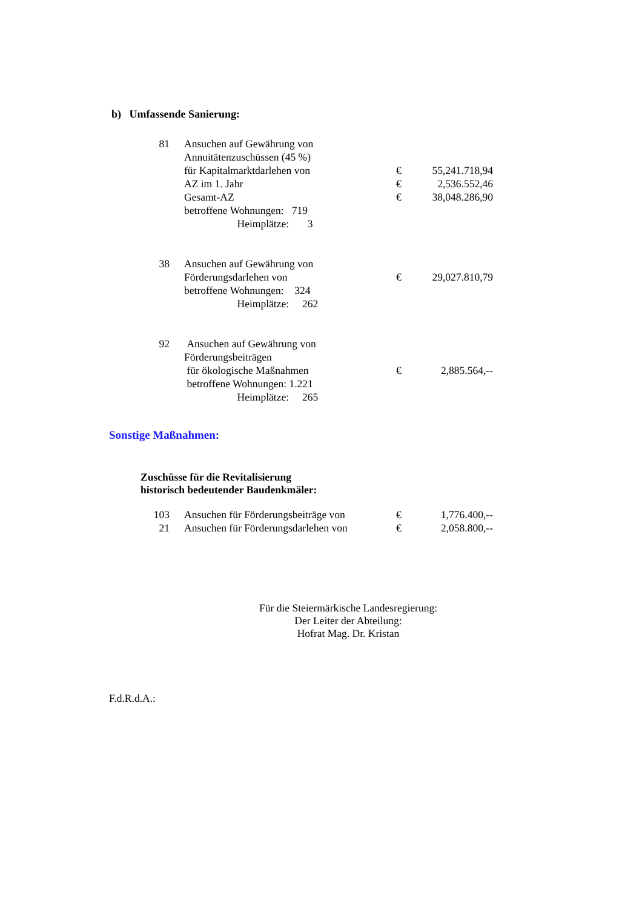b) Umfassende Sanierung:
| 81 | Ansuchen auf Gewährung von | | |
| | Annuitätenzuschüssen (45 %) | | |
| | für Kapitalmarktdarlehen von | € | 55,241.718,94 |
| | AZ im 1. Jahr | € | 2,536.552,46 |
| | Gesamt-AZ | € | 38,048.286,90 |
| | betroffene Wohnungen: 719 | | |
| | Heimplätze: 3 | | |
| 38 | Ansuchen auf Gewährung von | | |
| | Förderungsdarlehen von | € | 29,027.810,79 |
| | betroffene Wohnungen: 324 | | |
| | Heimplätze: 262 | | |
| 92 | Ansuchen auf Gewährung von | | |
| | Förderungsbeiträgen | | |
| | für ökologische Maßnahmen | € | 2,885.564,-- |
| | betroffene Wohnungen: 1.221 | | |
| | Heimplätze: 265 | | |
Sonstige Maßnahmen:
Zuschüsse für die Revitalisierung
historisch bedeutender Baudenkmäler:
| 103 | Ansuchen für Förderungsbeiträge von | € | 1,776.400,-- |
| 21 | Ansuchen für Förderungsdarlehen von | € | 2,058.800,-- |
Für die Steiermärkische Landesregierung:
Der Leiter der Abteilung:
Hofrat Mag. Dr. Kristan
F.d.R.d.A.: